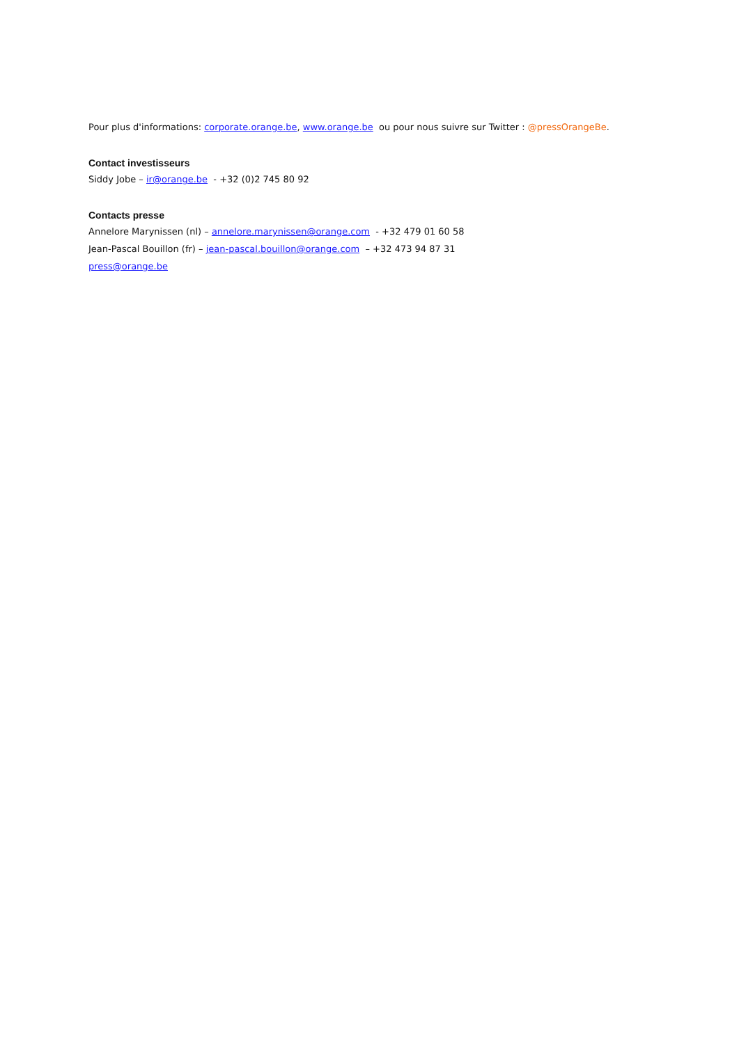Pour plus d'informations: corporate.orange.be, www.orange.be ou pour nous suivre sur Twitter : @pressOrangeBe.
Contact investisseurs
Siddy Jobe – ir@orange.be - +32 (0)2 745 80 92
Contacts presse
Annelore Marynissen (nl) – annelore.marynissen@orange.com - +32 479 01 60 58
Jean-Pascal Bouillon (fr) – jean-pascal.bouillon@orange.com – +32 473 94 87 31
press@orange.be